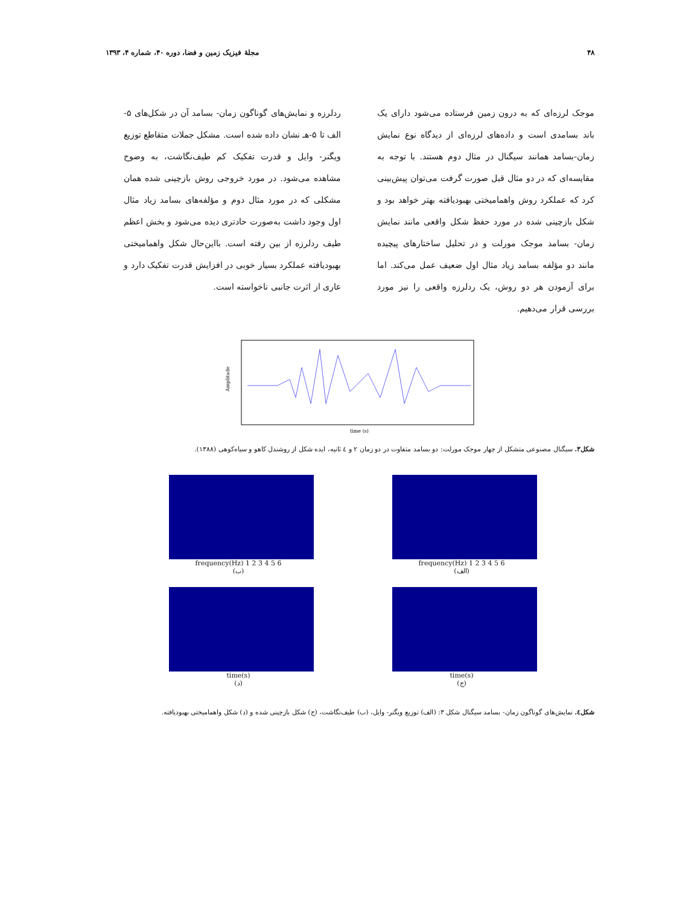۴۸ مجلهٔ فیزیک زمین و فضا، دوره ۴۰، شماره ۴، ۱۳۹۳
موجک لرزه‌ای که به درون زمین فرستاده می‌شود دارای یک باند بسامدی است و داده‌های لرزه‌ای از دیدگاه نوع نمایش زمان-بسامد همانند سیگنال در مثال دوم هستند. با توجه به مقایسه‌ای که در دو مثال قبل صورت گرفت می‌توان پیش‌بینی کرد که عملکرد روش واهمامیختی بهبودیافته بهتر خواهد بود و شکل بازچینی شده در مورد حفظ شکل واقعی مانند نمایش زمان- بسامد موجک مورلت و در تحلیل ساختارهای پیچیده مانند دو مؤلفه بسامد زیاد مثال اول ضعیف عمل می‌کند. اما برای آزمودن هر دو روش، یک ردلرزه واقعی را نیز مورد بررسی قرار می‌دهیم.
ردلرزه و نمایش‌های گوناگون زمان- بسامد آن در شکل‌های ۵-الف تا ۵-هـ نشان داده شده است. مشکل جملات متقاطع توزیع ویگنر- وایل و قدرت تفکیک کم طیف‌نگاشت، به وضوح مشاهده می‌شود. در مورد خروجی روش بازچینی شده همان مشکلی که در مورد مثال دوم و مؤلفه‌های بسامد زیاد مثال اول وجود داشت به‌صورت حادتری دیده می‌شود و بخش اعظم طیف ردلرزه از بین رفته است. بااین‌حال شکل واهمامیختی بهبودیافته عملکرد بسیار خوبی در افزایش قدرت تفکیک دارد و عاری از اثرت جانبی ناخواسته است.
Amplitude
time (s)
شکل۳. سیگنال مصنوعی متشکل از چهار موجک مورلت: دو بسامد متفاوت در دو زمان ۲ و ٤ ثانیه، ایده شکل از روشندل کاهو و سیاه‌کوهی (۱۳۸۸).
frequency(Hz) 1 2 3 4 5 6
(ب)
frequency(Hz) 1 2 3 4 5 6
(الف)
time(s)
(د)
time(s)
(ج)
شکل٤. نمایش‌های گوناگون زمان- بسامد سیگنال شکل ۳: (الف) توزیع ویگنر- وایل، (ب) طیف‌نگاشت، (ج) شکل بازچینی شده و (د) شکل واهمامیختی بهبودیافته.